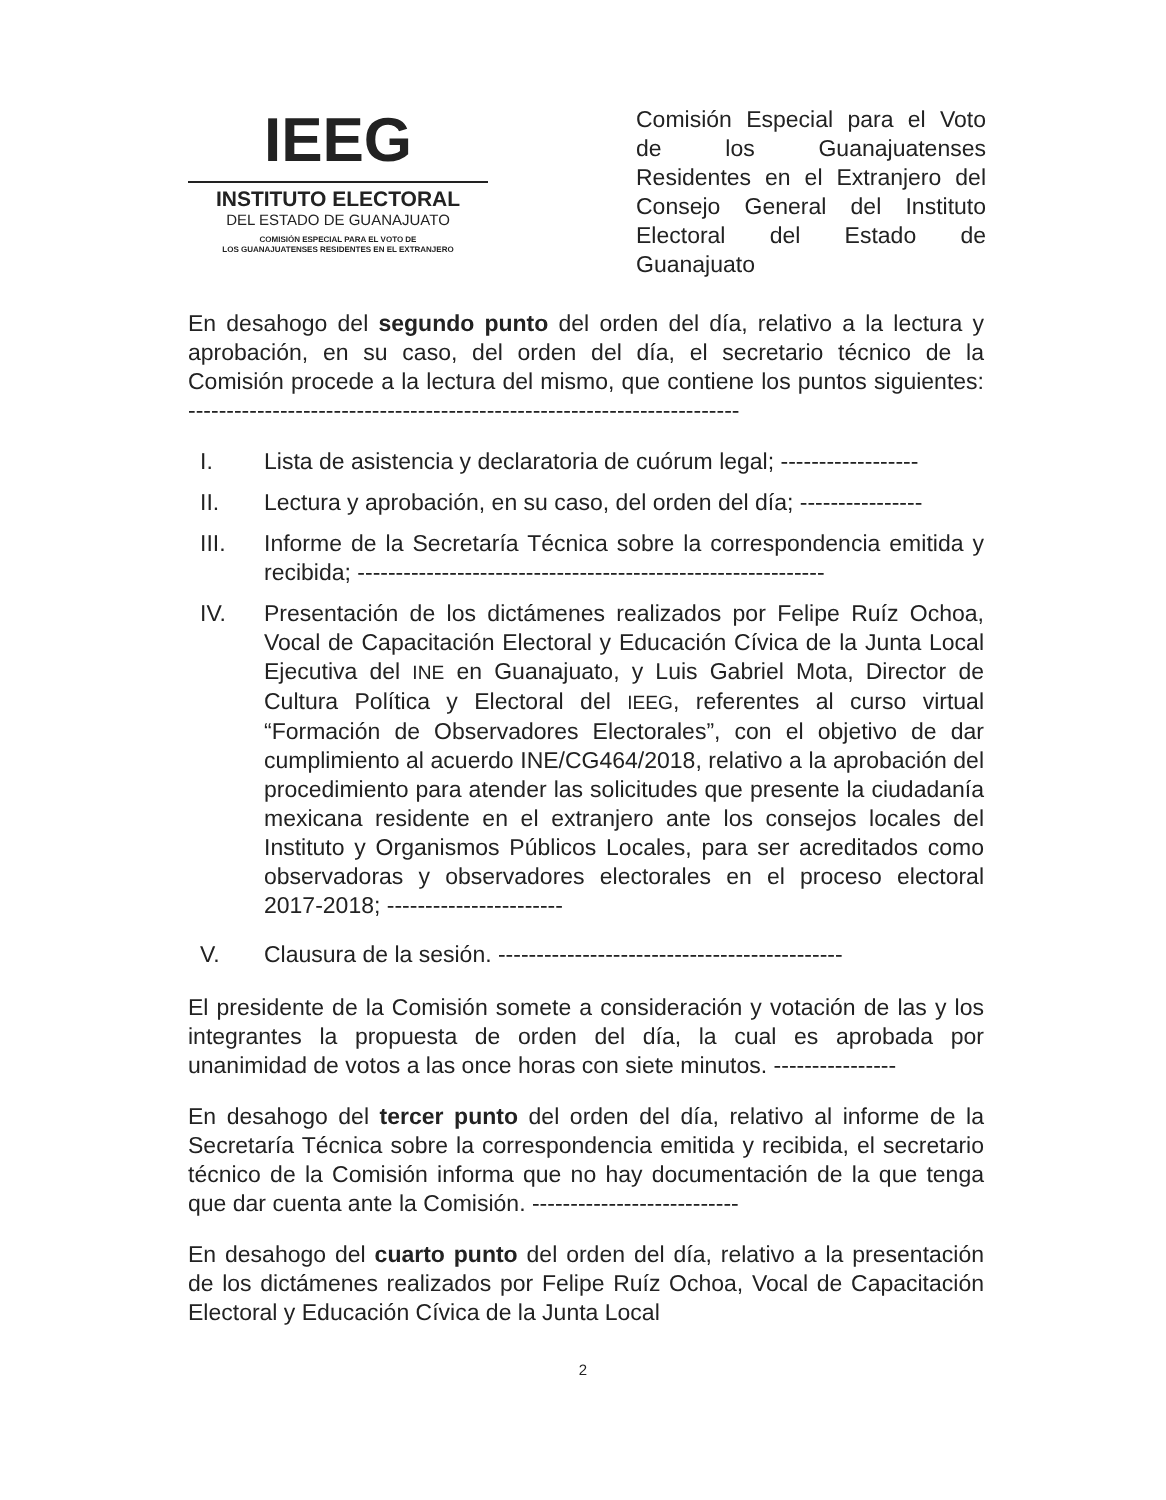IEEG
INSTITUTO ELECTORAL
DEL ESTADO DE GUANAJUATO
COMISIÓN ESPECIAL PARA EL VOTO DE
LOS GUANAJUATENSES RESIDENTES EN EL EXTRANJERO
Comisión Especial para el Voto de los Guanajuatenses Residentes en el Extranjero del Consejo General del Instituto Electoral del Estado de Guanajuato
En desahogo del segundo punto del orden del día, relativo a la lectura y aprobación, en su caso, del orden del día, el secretario técnico de la Comisión procede a la lectura del mismo, que contiene los puntos siguientes: ------------------------------------------------------------------------
I. Lista de asistencia y declaratoria de cuórum legal; ------------------
II. Lectura y aprobación, en su caso, del orden del día; ----------------
III. Informe de la Secretaría Técnica sobre la correspondencia emitida y recibida; -------------------------------------------------------------
IV. Presentación de los dictámenes realizados por Felipe Ruíz Ochoa, Vocal de Capacitación Electoral y Educación Cívica de la Junta Local Ejecutiva del INE en Guanajuato, y Luis Gabriel Mota, Director de Cultura Política y Electoral del IEEG, referentes al curso virtual “Formación de Observadores Electorales”, con el objetivo de dar cumplimiento al acuerdo INE/CG464/2018, relativo a la aprobación del procedimiento para atender las solicitudes que presente la ciudadanía mexicana residente en el extranjero ante los consejos locales del Instituto y Organismos Públicos Locales, para ser acreditados como observadoras y observadores electorales en el proceso electoral 2017-2018; -----------------------
V. Clausura de la sesión. ---------------------------------------------
El presidente de la Comisión somete a consideración y votación de las y los integrantes la propuesta de orden del día, la cual es aprobada por unanimidad de votos a las once horas con siete minutos. ----------------
En desahogo del tercer punto del orden del día, relativo al informe de la Secretaría Técnica sobre la correspondencia emitida y recibida, el secretario técnico de la Comisión informa que no hay documentación de la que tenga que dar cuenta ante la Comisión. ---------------------------
En desahogo del cuarto punto del orden del día, relativo a la presentación de los dictámenes realizados por Felipe Ruíz Ochoa, Vocal de Capacitación Electoral y Educación Cívica de la Junta Local
2